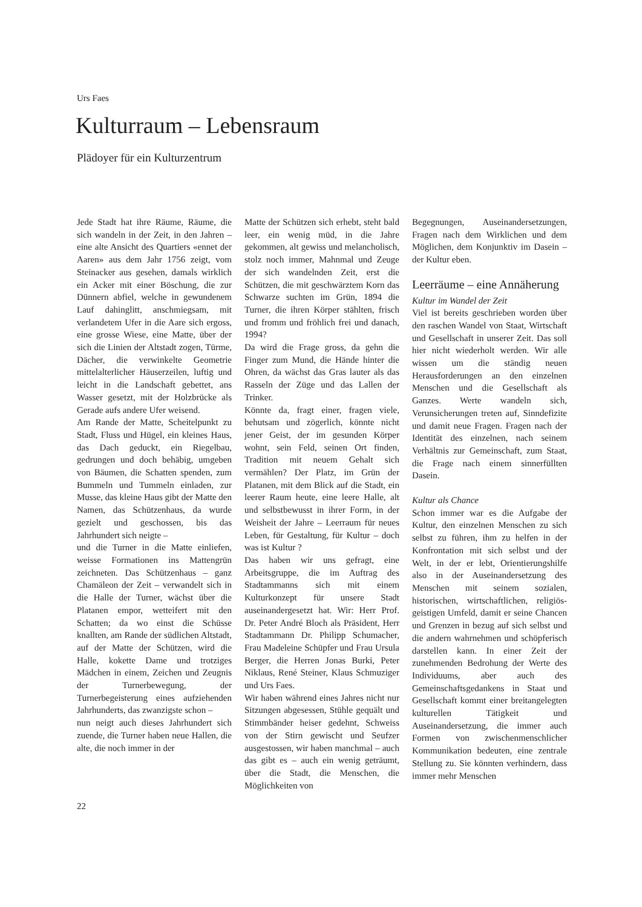Urs Faes
Kulturraum – Lebensraum
Plädoyer für ein Kulturzentrum
Jede Stadt hat ihre Räume, Räume, die sich wandeln in der Zeit, in den Jahren – eine alte Ansicht des Quartiers «ennet der Aaren» aus dem Jahr 1756 zeigt, vom Steinacker aus gesehen, damals wirklich ein Acker mit einer Böschung, die zur Dünnern abfiel, welche in gewundenem Lauf dahinglitt, anschmiegsam, mit verlandetem Ufer in die Aare sich ergoss, eine grosse Wiese, eine Matte, über der sich die Linien der Altstadt zogen, Türme, Dächer, die verwinkelte Geometrie mittelalterlicher Häuserzeilen, luftig und leicht in die Landschaft gebettet, ans Wasser gesetzt, mit der Holzbrücke als Gerade aufs andere Ufer weisend.
Am Rande der Matte, Scheitelpunkt zu Stadt, Fluss und Hügel, ein kleines Haus, das Dach geduckt, ein Riegelbau, gedrungen und doch behäbig, umgeben von Bäumen, die Schatten spenden, zum Bummeln und Tummeln einladen, zur Musse, das kleine Haus gibt der Matte den Namen, das Schützenhaus, da wurde gezielt und geschossen, bis das Jahrhundert sich neigte –
und die Turner in die Matte einliefen, weisse Formationen ins Mattengrün zeichneten. Das Schützenhaus – ganz Chamäleon der Zeit – verwandelt sich in die Halle der Turner, wächst über die Platanen empor, wetteifert mit den Schatten; da wo einst die Schüsse knallten, am Rande der südlichen Altstadt, auf der Matte der Schützen, wird die Halle, kokette Dame und trotziges Mädchen in einem, Zeichen und Zeugnis der Turnerbewegung, der Turnerbegeisterung eines aufziehenden Jahrhunderts, das zwanzigste schon –
nun neigt auch dieses Jahrhundert sich zuende, die Turner haben neue Hallen, die alte, die noch immer in der
Matte der Schützen sich erhebt, steht bald leer, ein wenig müd, in die Jahre gekommen, alt gewiss und melancholisch, stolz noch immer, Mahnmal und Zeuge der sich wandelnden Zeit, erst die Schützen, die mit geschwärztem Korn das Schwarze suchten im Grün, 1894 die Turner, die ihren Körper stählten, frisch und fromm und fröhlich frei und danach, 1994?
Da wird die Frage gross, da gehn die Finger zum Mund, die Hände hinter die Ohren, da wächst das Gras lauter als das Rasseln der Züge und das Lallen der Trinker.
Könnte da, fragt einer, fragen viele, behutsam und zögerlich, könnte nicht jener Geist, der im gesunden Körper wohnt, sein Feld, seinen Ort finden, Tradition mit neuem Gehalt sich vermählen? Der Platz, im Grün der Platanen, mit dem Blick auf die Stadt, ein leerer Raum heute, eine leere Halle, alt und selbstbewusst in ihrer Form, in der Weisheit der Jahre – Leerraum für neues Leben, für Gestaltung, für Kultur – doch was ist Kultur ?
Das haben wir uns gefragt, eine Arbeitsgruppe, die im Auftrag des Stadtammanns sich mit einem Kulturkonzept für unsere Stadt auseinandergesetzt hat. Wir: Herr Prof. Dr. Peter André Bloch als Präsident, Herr Stadtammann Dr. Philipp Schumacher, Frau Madeleine Schüpfer und Frau Ursula Berger, die Herren Jonas Burki, Peter Niklaus, René Steiner, Klaus Schmuziger und Urs Faes.
Wir haben während eines Jahres nicht nur Sitzungen abgesessen, Stühle gequält und Stimmbänder heiser gedehnt, Schweiss von der Stirn gewischt und Seufzer ausgestossen, wir haben manchmal – auch das gibt es – auch ein wenig geträumt, über die Stadt, die Menschen, die Möglichkeiten von
Begegnungen, Auseinandersetzungen, Fragen nach dem Wirklichen und dem Möglichen, dem Konjunktiv im Dasein – der Kultur eben.
Leerräume – eine Annäherung
Kultur im Wandel der Zeit
Viel ist bereits geschrieben worden über den raschen Wandel von Staat, Wirtschaft und Gesellschaft in unserer Zeit. Das soll hier nicht wiederholt werden. Wir alle wissen um die ständig neuen Herausforderungen an den einzelnen Menschen und die Gesellschaft als Ganzes. Werte wandeln sich, Verunsicherungen treten auf, Sinndefizite und damit neue Fragen. Fragen nach der Identität des einzelnen, nach seinem Verhältnis zur Gemeinschaft, zum Staat, die Frage nach einem sinnerfüllten Dasein.
Kultur als Chance
Schon immer war es die Aufgabe der Kultur, den einzelnen Menschen zu sich selbst zu führen, ihm zu helfen in der Konfrontation mit sich selbst und der Welt, in der er lebt, Orientierungshilfe also in der Auseinandersetzung des Menschen mit seinem sozialen, historischen, wirtschaftlichen, religiös-geistigen Umfeld, damit er seine Chancen und Grenzen in bezug auf sich selbst und die andern wahrnehmen und schöpferisch darstellen kann. In einer Zeit der zunehmenden Bedrohung der Werte des Individuums, aber auch des Gemeinschaftsgedankens in Staat und Gesellschaft kommt einer breitangelegten kulturellen Tätigkeit und Auseinandersetzung, die immer auch Formen von zwischenmenschlicher Kommunikation bedeuten, eine zentrale Stellung zu. Sie könnten verhindern, dass immer mehr Menschen
22